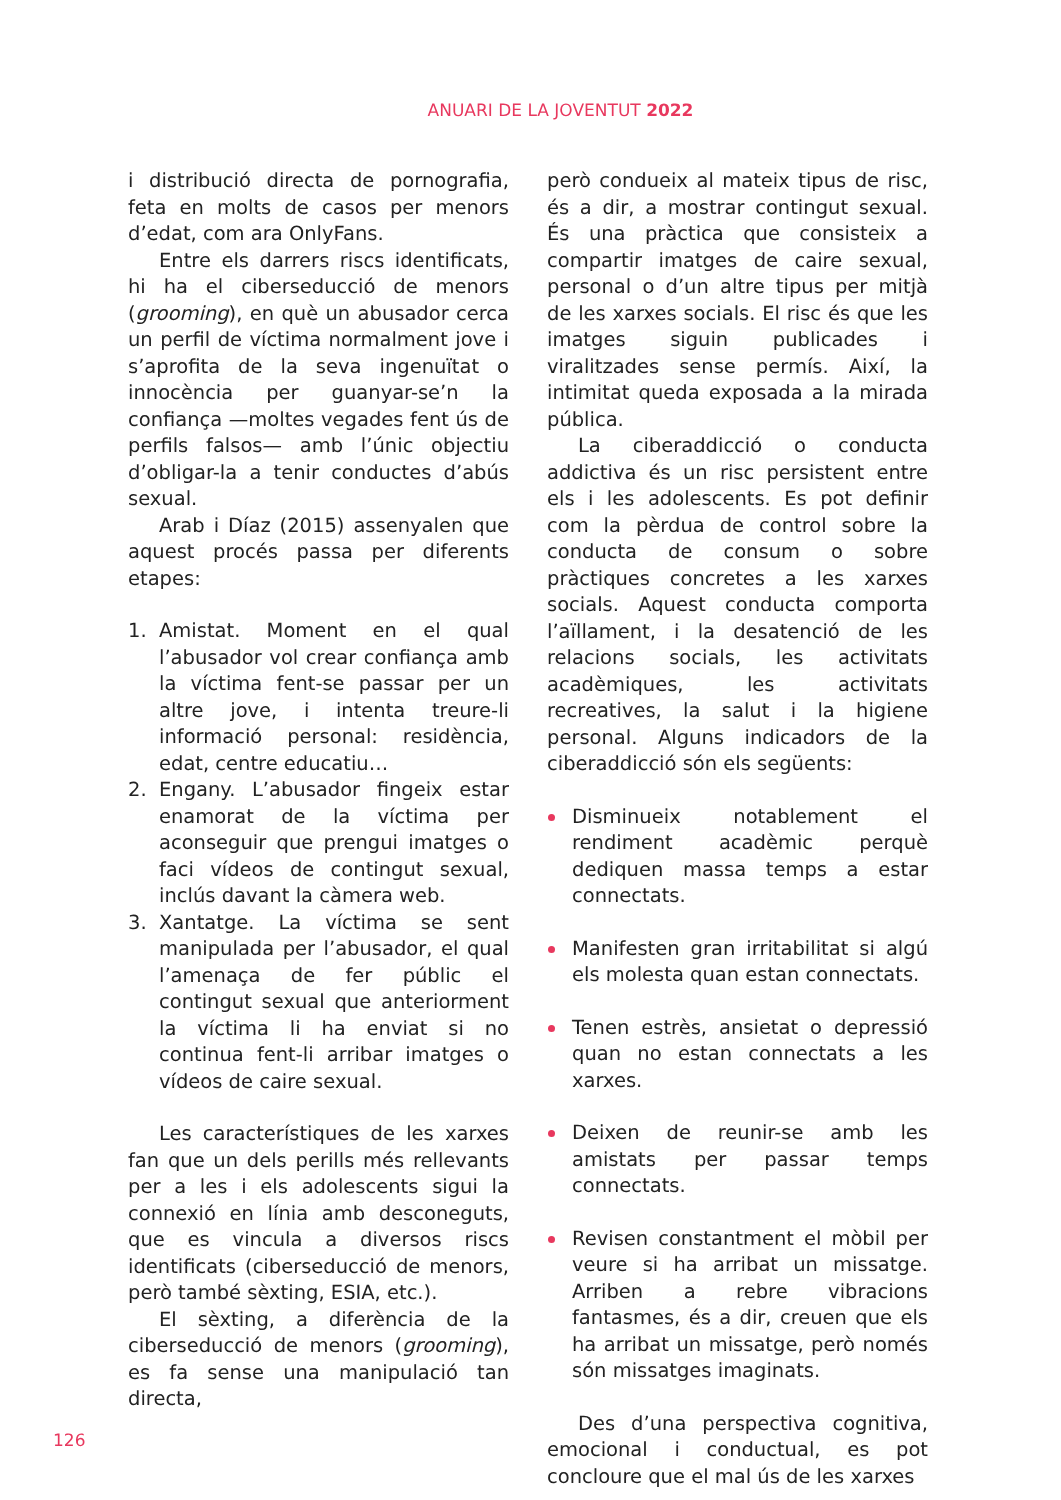ANUARI DE LA JOVENTUT 2022
i distribució directa de pornografia, feta en molts de casos per menors d’edat, com ara OnlyFans.
Entre els darrers riscs identificats, hi ha el ciberseducció de menors (grooming), en què un abusador cerca un perfil de víctima normalment jove i s’aprofita de la seva ingenuïtat o innocència per guanyar-se’n la confiança —moltes vegades fent ús de perfils falsos— amb l’únic objectiu d’obligar-la a tenir conductes d’abús sexual.
Arab i Díaz (2015) assenyalen que aquest procés passa per diferents etapes:
1. Amistat. Moment en el qual l’abusador vol crear confiança amb la víctima fent-se passar per un altre jove, i intenta treure-li informació personal: residència, edat, centre educatiu…
2. Engany. L’abusador fingeix estar enamorat de la víctima per aconseguir que prengui imatges o faci vídeos de contingut sexual, inclús davant la càmera web.
3. Xantatge. La víctima se sent manipulada per l’abusador, el qual l’amenaça de fer públic el contingut sexual que anteriorment la víctima li ha enviat si no continua fent-li arribar imatges o vídeos de caire sexual.
Les característiques de les xarxes fan que un dels perills més rellevants per a les i els adolescents sigui la connexió en línia amb desconeguts, que es vincula a diversos riscs identificats (ciberseducció de menors, però també sèxting, ESIA, etc.).
El sèxting, a diferència de la ciberseducció de menors (grooming), es fa sense una manipulació tan directa,
però condueix al mateix tipus de risc, és a dir, a mostrar contingut sexual. És una pràctica que consisteix a compartir imatges de caire sexual, personal o d’un altre tipus per mitjà de les xarxes socials. El risc és que les imatges siguin publicades i viralitzades sense permís. Així, la intimitat queda exposada a la mirada pública.
La ciberaddicció o conducta addictiva és un risc persistent entre els i les adolescents. Es pot definir com la pèrdua de control sobre la conducta de consum o sobre pràctiques concretes a les xarxes socials. Aquest conducta comporta l’aïllament, i la desatenció de les relacions socials, les activitats acadèmiques, les activitats recreatives, la salut i la higiene personal. Alguns indicadors de la ciberaddicció són els següents:
Disminueix notablement el rendiment acadèmic perquè dediquen massa temps a estar connectats.
Manifesten gran irritabilitat si algú els molesta quan estan connectats.
Tenen estrès, ansietat o depressió quan no estan connectats a les xarxes.
Deixen de reunir-se amb les amistats per passar temps connectats.
Revisen constantment el mòbil per veure si ha arribat un missatge. Arriben a rebre vibracions fantasmes, és a dir, creuen que els ha arribat un missatge, però només són missatges imaginats.
Des d’una perspectiva cognitiva, emocional i conductual, es pot concloure que el mal ús de les xarxes
126